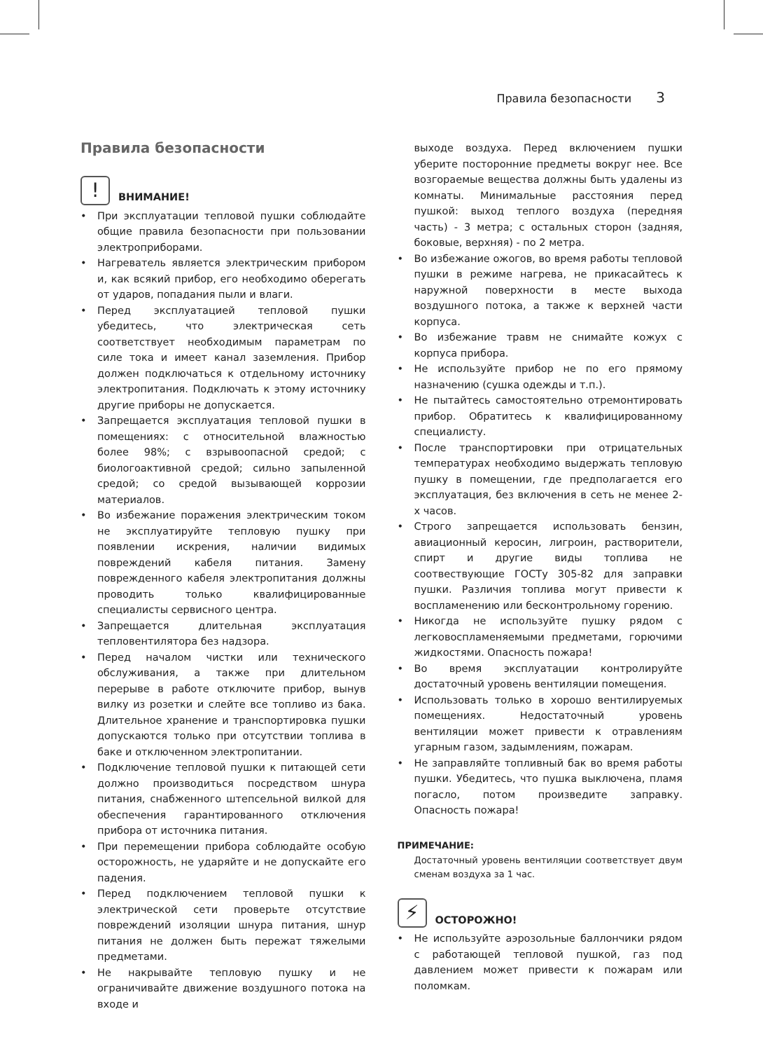Правила безопасности 3
Правила безопасности
!
ВНИМАНИЕ!
• При эксплуатации тепловой пушки соблюдайте общие правила безопасности при пользовании электроприборами.
• Нагреватель является электрическим прибором и, как всякий прибор, его необходимо оберегать от ударов, попадания пыли и влаги.
• Перед эксплуатацией тепловой пушки убедитесь, что электрическая сеть соответствует необходимым параметрам по силе тока и имеет канал заземления. Прибор должен подключаться к отдельному источнику электропитания. Подключать к этому источнику другие приборы не допускается.
• Запрещается эксплуатация тепловой пушки в помещениях: с относительной влажностью более 98%; с взрывоопасной средой; с биологоактивной средой; сильно запыленной средой; со средой вызывающей коррозии материалов.
• Во избежание поражения электрическим током не эксплуатируйте тепловую пушку при появлении искрения, наличии видимых повреждений кабеля питания. Замену поврежденного кабеля электропитания должны проводить только квалифицированные специалисты сервисного центра.
• Запрещается длительная эксплуатация тепловентилятора без надзора.
• Перед началом чистки или технического обслуживания, а также при длительном перерыве в работе отключите прибор, вынув вилку из розетки и слейте все топливо из бака. Длительное хранение и транспортировка пушки допускаются только при отсутствии топлива в баке и отключенном электропитании.
• Подключение тепловой пушки к питающей сети должно производиться посредством шнура питания, снабженного штепсельной вилкой для обеспечения гарантированного отключения прибора от источника питания.
• При перемещении прибора соблюдайте особую осторожность, не ударяйте и не допускайте его падения.
• Перед подключением тепловой пушки к электрической сети проверьте отсутствие повреждений изоляции шнура питания, шнур питания не должен быть пережат тяжелыми предметами.
• Не накрывайте тепловую пушку и не ограничивайте движение воздушного потока на входе и
выходе воздуха. Перед включением пушки уберите посторонние предметы вокруг нее. Все возгораемые вещества должны быть удалены из комнаты. Минимальные расстояния перед пушкой: выход теплого воздуха (передняя часть) - 3 метра; с остальных сторон (задняя, боковые, верхняя) - по 2 метра.
• Во избежание ожогов, во время работы тепловой пушки в режиме нагрева, не прикасайтесь к наружной поверхности в месте выхода воздушного потока, а также к верхней части корпуса.
• Во избежание травм не снимайте кожух с корпуса прибора.
• Не используйте прибор не по его прямому назначению (сушка одежды и т.п.).
• Не пытайтесь самостоятельно отремонтировать прибор. Обратитесь к квалифицированному специалисту.
• После транспортировки при отрицательных температурах необходимо выдержать тепловую пушку в помещении, где предполагается его эксплуатация, без включения в сеть не менее 2-х часов.
• Строго запрещается использовать бензин, авиационный керосин, лигроин, растворители, спирт и другие виды топлива не соотвествующие ГОСТу 305-82 для заправки пушки. Различия топлива могут привести к воспламенению или бесконтрольному горению.
• Никогда не используйте пушку рядом с легковоспламеняемыми предметами, горючими жидкостями. Опасность пожара!
• Во время эксплуатации контролируйте достаточный уровень вентиляции помещения.
• Использовать только в хорошо вентилируемых помещениях. Недостаточный уровень вентиляции может привести к отравлениям угарным газом, задымлениям, пожарам.
• Не заправляйте топливный бак во время работы пушки. Убедитесь, что пушка выключена, пламя погасло, потом произведите заправку. Опасность пожара!
ПРИМЕЧАНИЕ:
Достаточный уровень вентиляции соответствует двум сменам воздуха за 1 час.
⚡
ОСТОРОЖНО!
• Не используйте аэрозольные баллончики рядом с работающей тепловой пушкой, газ под давлением может привести к пожарам или поломкам.